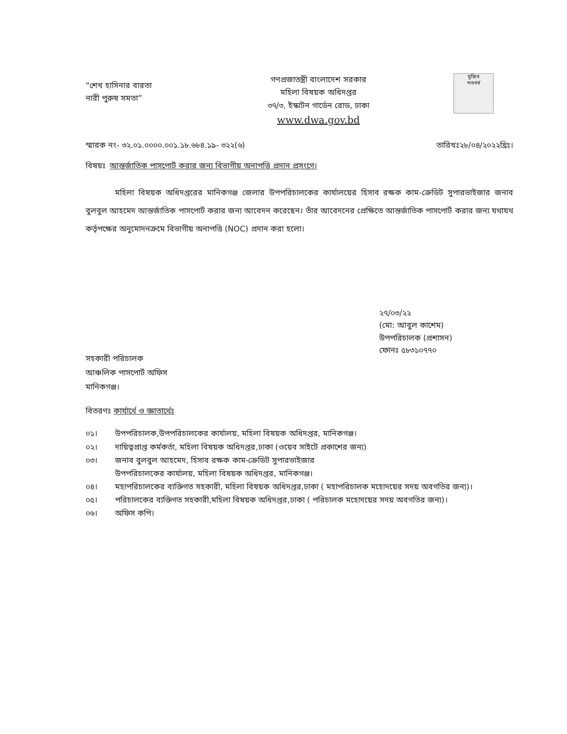“শেখ হাসিনার বারতা
নারী পুরুষ সমতা”
গণপ্রজাতন্ত্রী বাংলাদেশ সরকার
মহিলা বিষয়ক অধিদপ্তর
৩৭/৩, ইস্কাটন গার্ডেন রোড, ঢাকা
www.dwa.gov.bd
মুজিব
শতবর্ষ
স্মারক নং- ৩২.০১.০০০০.০০১.১৮.৬৮৪.১৯- ৩২২(৬)
তারিখঃ২৮/০৪/২০২২খ্রিঃ।
বিষয়ঃ আন্তর্জাতিক পাসপোর্ট করার জন্য বিভাগীয় অনাপত্তি প্রদান প্রসংগে।
মহিলা বিষয়ক অধিদপ্তরের মানিকগঞ্জ জেলার উপপরিচালকের কার্যালয়ের হিসাব রক্ষক কাম-ক্রেডিট সুপারভাইজার জনাব বুলবুল আহমেদ আন্তর্জাতিক পাসপোর্ট করার জন্য আবেদন করেছেন। তাঁর আবেদনের প্রেক্ষিতে আন্তর্জাতিক পাসপোর্ট করার জন্য যথাযথ কর্তৃপক্ষের অনুমোদনক্রমে বিভাগীয় অনাপত্তি (NOC) প্রদান করা হলো।
২৭/০৩/২২
(মো: আবুল কাশেম)
উপপরিচালক (প্রশাসন)
ফোনঃ ৫৮৩১০৭৭০
সহকারী পরিচালক
আঞ্চলিক পাসপোর্ট অফিস
মানিকগঞ্জ।
বিতরণঃ কার্যার্থে ও জ্ঞাতার্থেঃ
০১। উপপরিচালক,উপপরিচালকের কার্যালয়, মহিলা বিষয়ক অধিদপ্তর, মানিকগঞ্জ।
০২। দায়িত্বপ্রাপ্ত কর্মকর্তা, মহিলা বিষয়ক অধিদপ্তর,ঢাকা (ওয়েব সাইটে প্রকাশের জন্য)
০৩। জনাব বুলবুল আহমেদ, হিসাব রক্ষক কাম-ক্রেডিট সুপারভাইজার
উপপরিচালকের কার্যালয়, মহিলা বিষয়ক অধিদপ্তর, মানিকগঞ্জ।
০৪। মহাপরিচালকের ব্যক্তিগত সহকারী, মহিলা বিষয়ক অধিদপ্তর,ঢাকা ( মহাপরিচালক মহোদয়ের সদয় অবগতির জন্য)।
০৫। পরিচালকের ব্যক্তিগত সহকারী,মহিলা বিষয়ক অধিদপ্তর,ঢাকা ( পরিচালক মহোদয়ের সদয় অবগতির জন্য)।
০৬। অফিস কপি।